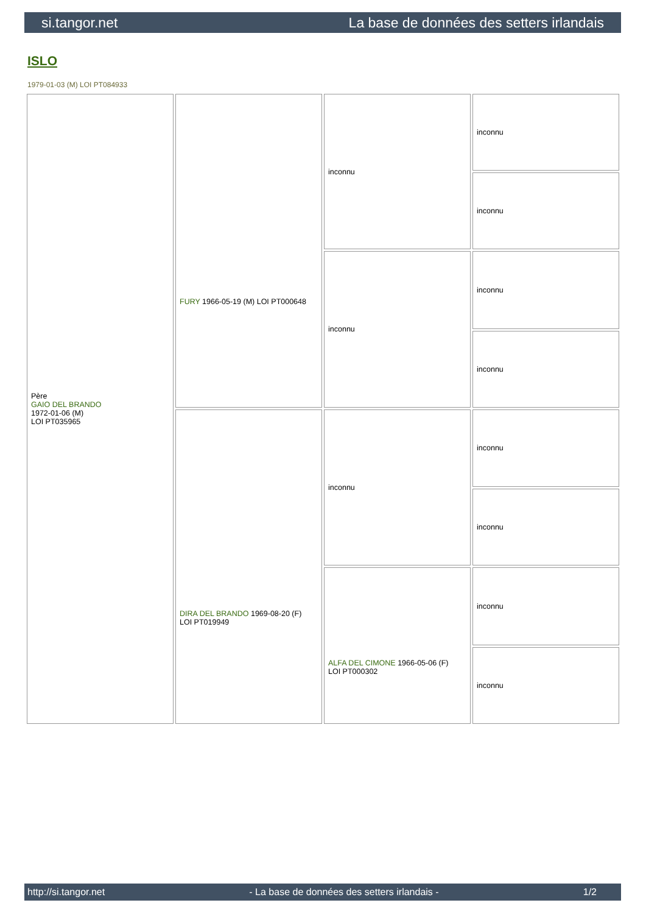si.tangor.net La base de données des setters irlandais
ISLO
1979-01-03 (M) LOI PT084933
| Père GAIO DEL BRANDO 1972-01-06 (M) LOI PT035965 | FURY 1966-05-19 (M) LOI PT000648 | inconnu | inconnu |
| | | | inconnu |
| | | inconnu | inconnu |
| | | | inconnu |
| | DIRA DEL BRANDO 1969-08-20 (F) LOI PT019949 | inconnu | inconnu |
| | | | inconnu |
| | | ALFA DEL CIMONE 1966-05-06 (F) LOI PT000302 | inconnu |
| | | | inconnu |
http://si.tangor.net - La base de données des setters irlandais - 1/2